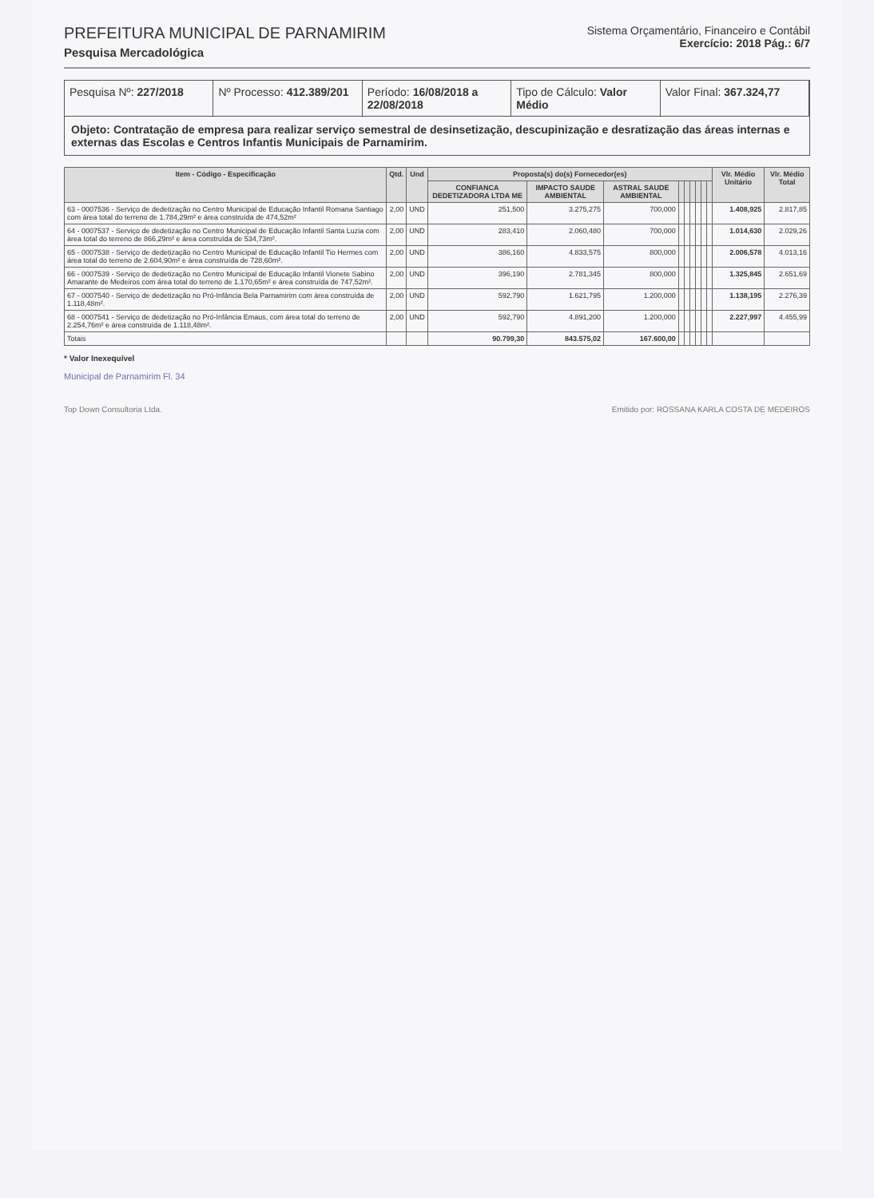PREFEITURA MUNICIPAL DE PARNAMIRIM
Pesquisa Mercadológica
Sistema Orçamentário, Financeiro e Contábil
Exercício: 2018 Pág.: 6/7
Pesquisa Nº: 227/2018 Nº Processo: 412.389/201 Período: 16/08/2018 a 22/08/2018
Tipo de Cálculo: Valor Médio Valor Final: 367.324,77
Objeto: Contratação de empresa para realizar serviço semestral de desinsetização, descupinização e desratização das áreas internas e externas das Escolas e Centros Infantis Municipais de Parnamirim.
| Item - Código - Especificação | Qtd. | Und | Proposta(s) do(s) Fornecedor(es) | | | | | | | | | Vlr. Médio Unitário | Vlr. Médio Total |
| --- | --- | --- | --- | --- | --- | --- | --- | --- | --- | --- | --- | --- | --- |
| | | | CONFIANCA DEDETIZADORA LTDA ME | IMPACTO SAUDE AMBIENTAL | ASTRAL SAUDE AMBIENTAL | | | | | | | | |
| 63 - 0007536 - Serviço de dedetização no Centro Municipal de Educação Infantil Romana Santiago com área total do terreno de 1.784,29m² e área construída de 474,52m² | 2,00 | UND | 251,500 | 3.275,275 | 700,000 | | | | | | | 1.408,925 | 2.817,85 |
| 64 - 0007537 - Serviço de dedetização no Centro Municipal de Educação Infantil Santa Luzia com área total do terreno de 866,29m² e área construída de 534,73m². | 2,00 | UND | 283,410 | 2.060,480 | 700,000 | | | | | | | 1.014,630 | 2.029,26 |
| 65 - 0007538 - Serviço de dedetização no Centro Municipal de Educação Infantil Tio Hermes com área total do terreno de 2.604,90m² e área construída de 728,60m². | 2,00 | UND | 386,160 | 4.833,575 | 800,000 | | | | | | | 2.006,578 | 4.013,16 |
| 66 - 0007539 - Serviço de dedetização no Centro Municipal de Educação Infantil Vionete Sabino Amarante de Medeiros com área total do terreno de 1.170,65m² e área construída de 747,52m². | 2,00 | UND | 396,190 | 2.781,345 | 800,000 | | | | | | | 1.325,845 | 2.651,69 |
| 67 - 0007540 - Serviço de dedetização no Pró-Infância Bela Parnamirim com área construída de 1.118,48m². | 2,00 | UND | 592,790 | 1.621,795 | 1.200,000 | | | | | | | 1.138,195 | 2.276,39 |
| 68 - 0007541 - Serviço de dedetização no Pró-Infância Emaus, com área total do terreno de 2.254,76m² e área construída de 1.118,48m². | 2,00 | UND | 592,790 | 4.891,200 | 1.200,000 | | | | | | | 2.227,997 | 4.455,99 |
| Totais | | | 90.799,30 | 843.575,02 | 167.600,00 | | | | | | | | |
* Valor Inexequível
Municipal de Parnamirim Fl. 34
Top Down Consultoria Ltda. Emitido por: ROSSANA KARLA COSTA DE MEDEIROS